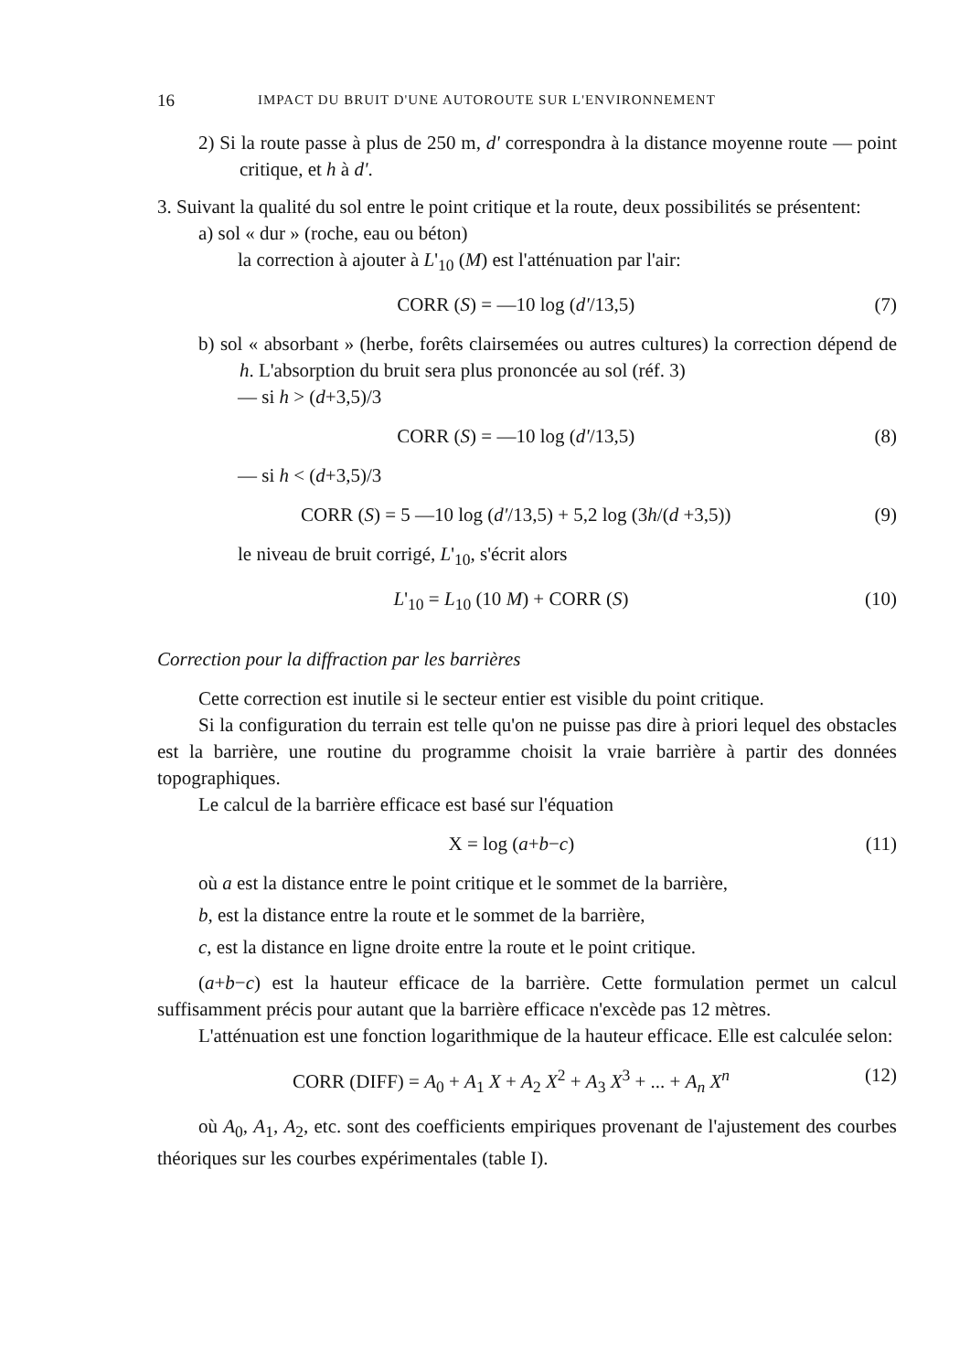16 IMPACT DU BRUIT D'UNE AUTOROUTE SUR L'ENVIRONNEMENT
2) Si la route passe à plus de 250 m, d' correspondra à la distance moyenne route — point critique, et h à d'.
3. Suivant la qualité du sol entre le point critique et la route, deux possibilités se présentent:
a) sol « dur » (roche, eau ou béton)
la correction à ajouter à L'<sub>10</sub> (M) est l'atténuation par l'air:
CORR (S) = —10 log (d'/13,5) (7)
b) sol « absorbant » (herbe, forêts clairsemées ou autres cultures) la correction dépend de h. L'absorption du bruit sera plus prononcée au sol (réf. 3)
— si h > (d+3,5)/3
CORR (S) = —10 log (d'/13,5) (8)
— si h < (d+3,5)/3
CORR (S) = 5 —10 log (d'/13,5) + 5,2 log (3h/(d +3,5)) (9)
le niveau de bruit corrigé, L'<sub>10</sub>, s'écrit alors
L'<sub>10</sub> = L<sub>10</sub> (10 M) + CORR (S) (10)
Correction pour la diffraction par les barrières
Cette correction est inutile si le secteur entier est visible du point critique.
Si la configuration du terrain est telle qu'on ne puisse pas dire à priori lequel des obstacles est la barrière, une routine du programme choisit la vraie barrière à partir des données topographiques.
Le calcul de la barrière efficace est basé sur l'équation
X = log (a+b−c) (11)
où a est la distance entre le point critique et le sommet de la barrière,
b, est la distance entre la route et le sommet de la barrière,
c, est la distance en ligne droite entre la route et le point critique.
(a+b−c) est la hauteur efficace de la barrière. Cette formulation permet un calcul suffisamment précis pour autant que la barrière efficace n'excède pas 12 mètres.
L'atténuation est une fonction logarithmique de la hauteur efficace. Elle est calculée selon:
CORR (DIFF) = A<sub>0</sub> + A<sub>1</sub> X + A<sub>2</sub> X<sup>2</sup> + A<sub>3</sub> X<sup>3</sup> + ... + A<sub>n</sub> X<sup>n</sup> (12)
où A<sub>0</sub>, A<sub>1</sub>, A<sub>2</sub>, etc. sont des coefficients empiriques provenant de l'ajustement des courbes théoriques sur les courbes expérimentales (table I).